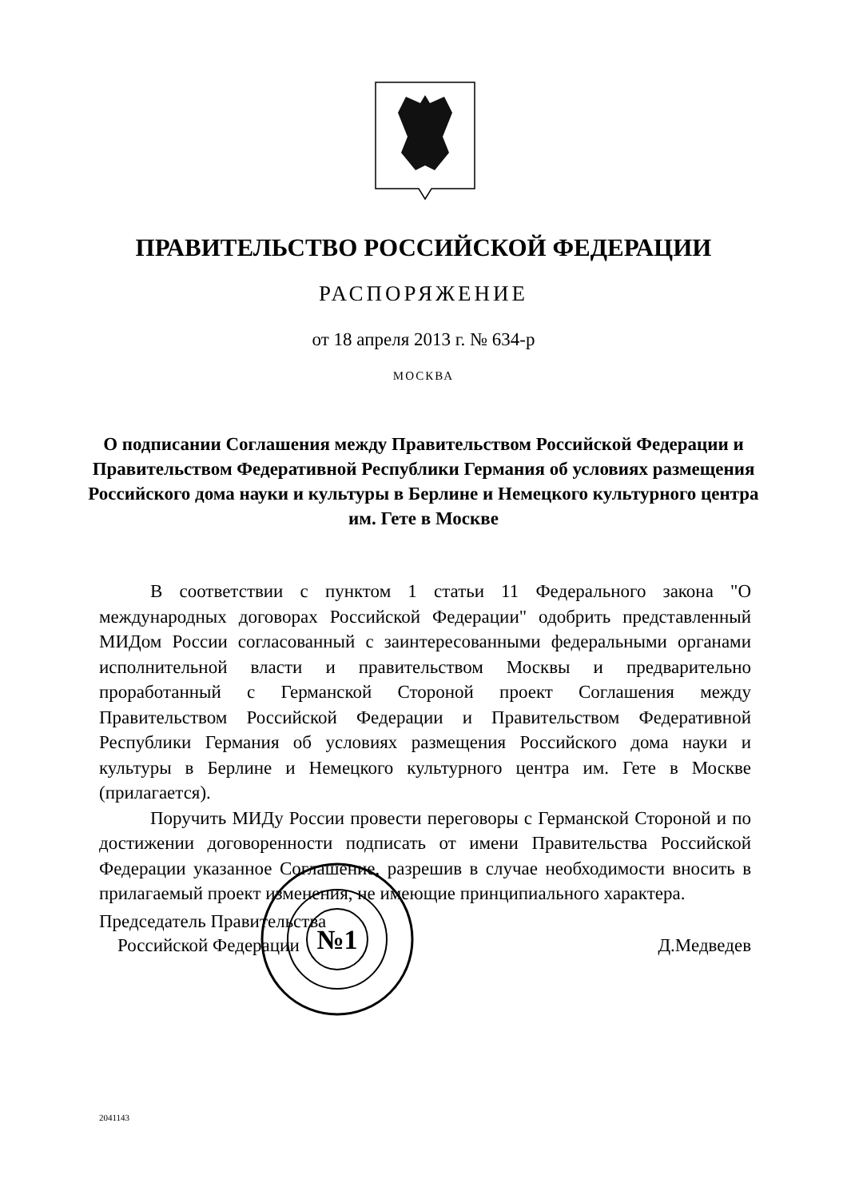ПРАВИТЕЛЬСТВО РОССИЙСКОЙ ФЕДЕРАЦИИ
РАСПОРЯЖЕНИЕ
от 18 апреля 2013 г. № 634-р
МОСКВА
О подписании Соглашения между Правительством Российской Федерации и Правительством Федеративной Республики Германия об условиях размещения Российского дома науки и культуры в Берлине и Немецкого культурного центра им. Гете в Москве
В соответствии с пунктом 1 статьи 11 Федерального закона "О международных договорах Российской Федерации" одобрить представленный МИДом России согласованный с заинтересованными федеральными органами исполнительной власти и правительством Москвы и предварительно проработанный с Германской Стороной проект Соглашения между Правительством Российской Федерации и Правительством Федеративной Республики Германия об условиях размещения Российского дома науки и культуры в Берлине и Немецкого культурного центра им. Гете в Москве (прилагается).
Поручить МИДу России провести переговоры с Германской Стороной и по достижении договоренности подписать от имени Правительства Российской Федерации указанное Соглашение, разрешив в случае необходимости вносить в прилагаемый проект изменения, не имеющие принципиального характера.
№1
Председатель Правительства
Российской Федерации
Д.Медведев
2041143